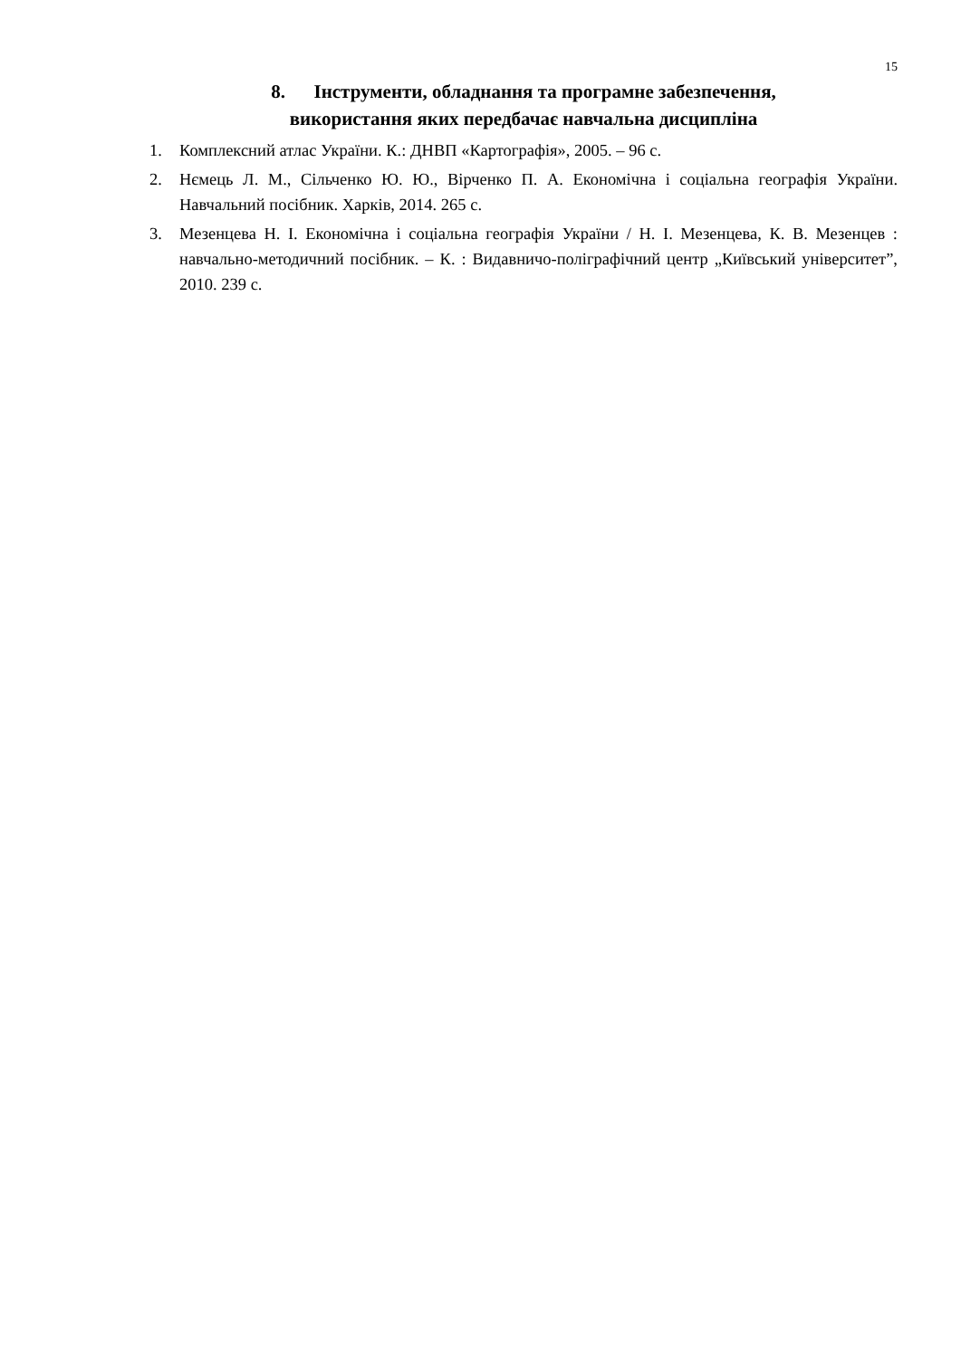15
8. Інструменти, обладнання та програмне забезпечення,
використання яких передбачає навчальна дисципліна
1. Комплексний атлас України. К.: ДНВП «Картографія», 2005. – 96 с.
2. Нємець Л. М., Сільченко Ю. Ю., Вірченко П. А. Економічна і соціальна географія України. Навчальний посібник. Харків, 2014. 265 с.
3. Мезенцева Н. І. Економічна і соціальна географія України / Н. І. Мезенцева, К. В. Мезенцев : навчально-методичний посібник. – К. : Видавничо-поліграфічний центр „Київський університет”, 2010. 239 с.